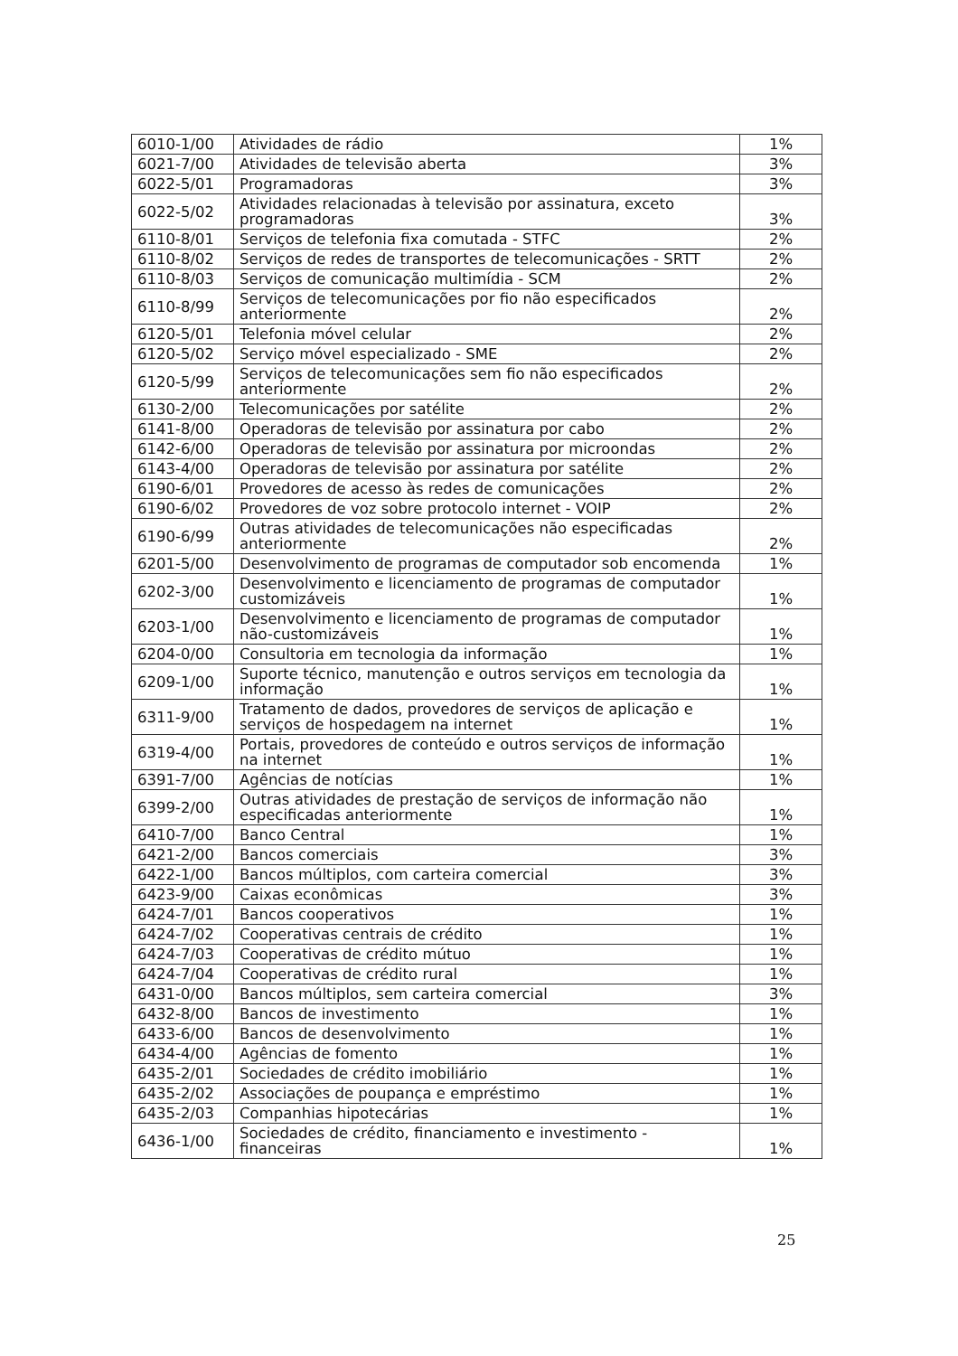| 6010-1/00 | Atividades de rádio | 1% |
| 6021-7/00 | Atividades de televisão aberta | 3% |
| 6022-5/01 | Programadoras | 3% |
| 6022-5/02 | Atividades relacionadas à televisão por assinatura, exceto programadoras | 3% |
| 6110-8/01 | Serviços de telefonia fixa comutada - STFC | 2% |
| 6110-8/02 | Serviços de redes de transportes de telecomunicações - SRTT | 2% |
| 6110-8/03 | Serviços de comunicação multimídia - SCM | 2% |
| 6110-8/99 | Serviços de telecomunicações por fio não especificados anteriormente | 2% |
| 6120-5/01 | Telefonia móvel celular | 2% |
| 6120-5/02 | Serviço móvel especializado - SME | 2% |
| 6120-5/99 | Serviços de telecomunicações sem fio não especificados anteriormente | 2% |
| 6130-2/00 | Telecomunicações por satélite | 2% |
| 6141-8/00 | Operadoras de televisão por assinatura por cabo | 2% |
| 6142-6/00 | Operadoras de televisão por assinatura por microondas | 2% |
| 6143-4/00 | Operadoras de televisão por assinatura por satélite | 2% |
| 6190-6/01 | Provedores de acesso às redes de comunicações | 2% |
| 6190-6/02 | Provedores de voz sobre protocolo internet - VOIP | 2% |
| 6190-6/99 | Outras atividades de telecomunicações não especificadas anteriormente | 2% |
| 6201-5/00 | Desenvolvimento de programas de computador sob encomenda | 1% |
| 6202-3/00 | Desenvolvimento e licenciamento de programas de computador customizáveis | 1% |
| 6203-1/00 | Desenvolvimento e licenciamento de programas de computador não-customizáveis | 1% |
| 6204-0/00 | Consultoria em tecnologia da informação | 1% |
| 6209-1/00 | Suporte técnico, manutenção e outros serviços em tecnologia da informação | 1% |
| 6311-9/00 | Tratamento de dados, provedores de serviços de aplicação e serviços de hospedagem na internet | 1% |
| 6319-4/00 | Portais, provedores de conteúdo e outros serviços de informação na internet | 1% |
| 6391-7/00 | Agências de notícias | 1% |
| 6399-2/00 | Outras atividades de prestação de serviços de informação não especificadas anteriormente | 1% |
| 6410-7/00 | Banco Central | 1% |
| 6421-2/00 | Bancos comerciais | 3% |
| 6422-1/00 | Bancos múltiplos, com carteira comercial | 3% |
| 6423-9/00 | Caixas econômicas | 3% |
| 6424-7/01 | Bancos cooperativos | 1% |
| 6424-7/02 | Cooperativas centrais de crédito | 1% |
| 6424-7/03 | Cooperativas de crédito mútuo | 1% |
| 6424-7/04 | Cooperativas de crédito rural | 1% |
| 6431-0/00 | Bancos múltiplos, sem carteira comercial | 3% |
| 6432-8/00 | Bancos de investimento | 1% |
| 6433-6/00 | Bancos de desenvolvimento | 1% |
| 6434-4/00 | Agências de fomento | 1% |
| 6435-2/01 | Sociedades de crédito imobiliário | 1% |
| 6435-2/02 | Associações de poupança e empréstimo | 1% |
| 6435-2/03 | Companhias hipotecárias | 1% |
| 6436-1/00 | Sociedades de crédito, financiamento e investimento - financeiras | 1% |
25